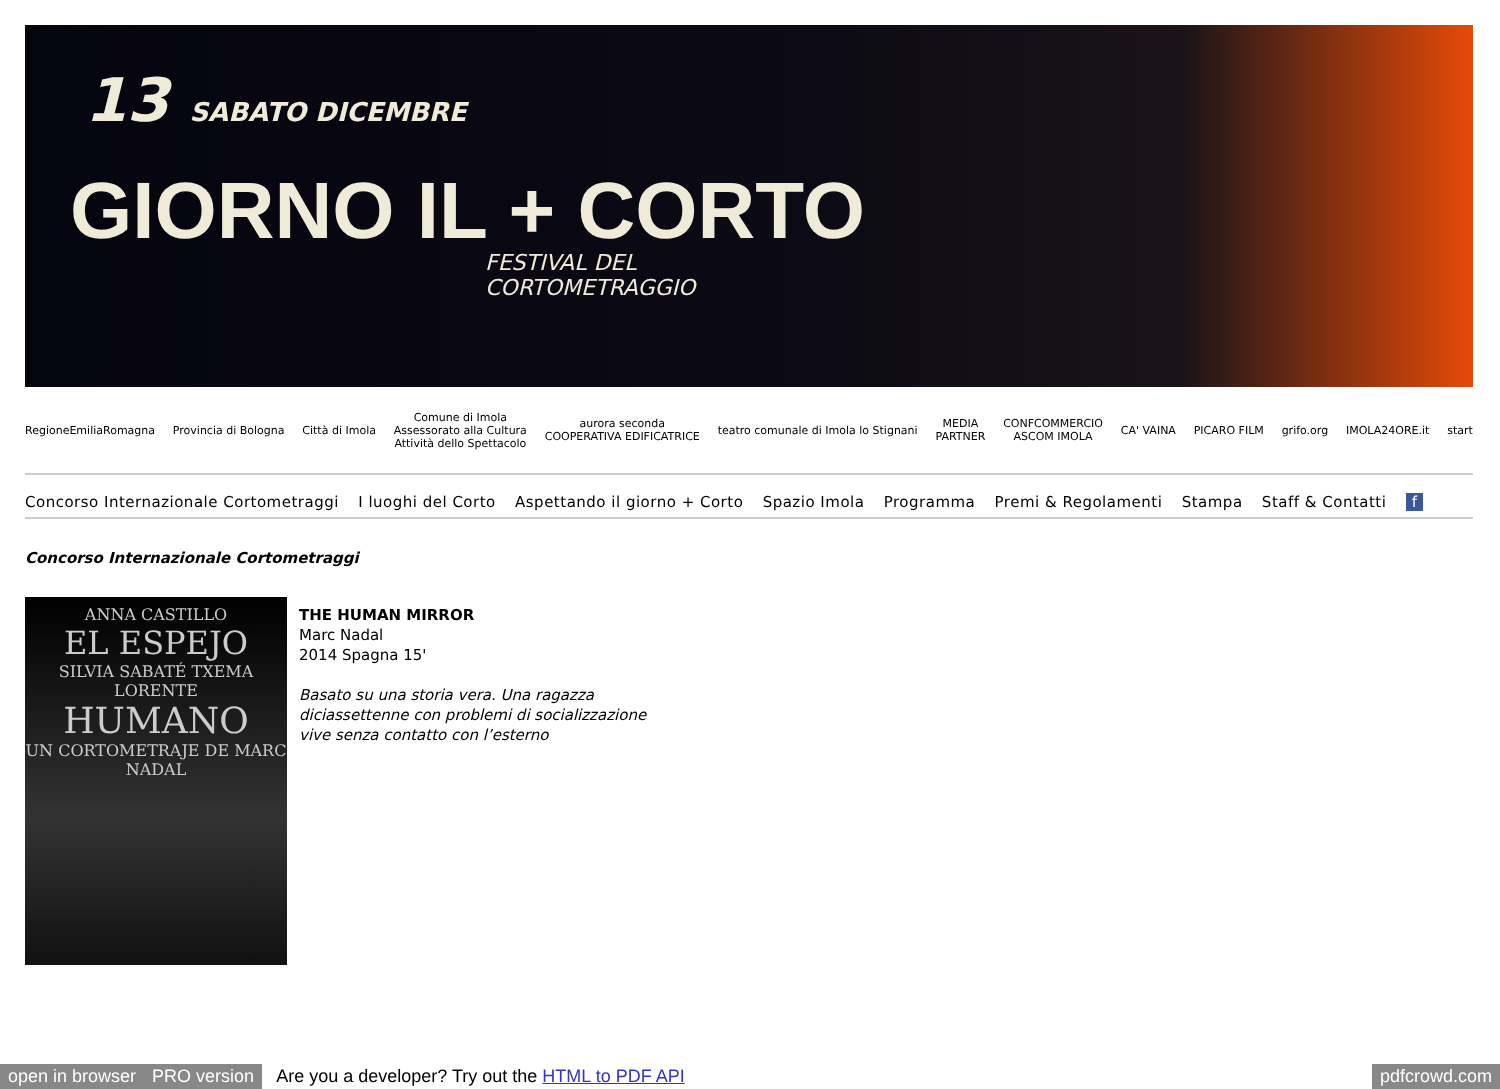13 SABATO DICEMBRE
GIORNO IL + CORTO
FESTIVAL DEL
CORTOMETRAGGIO
RegioneEmiliaRomagna Provincia di Bologna Città di Imola
Comune di Imola
Assessorato alla Cultura
Attività dello Spettacolo
aurora seconda
COOPERATIVA EDIFICATRICE
teatro comunale di Imola lo Stignani
MEDIA
PARTNER
CONFCOMMERCIO
ASCOM IMOLA
CA' VAINA PICARO FILM grifo.org IMOLA24ORE.it start
Concorso Internazionale Cortometraggi I luoghi del Corto Aspettando il giorno + Corto Spazio Imola Programma Premi & Regolamenti Stampa Staff & Contatti f
Concorso Internazionale Cortometraggi
ANNA CASTILLO
EL ESPEJO
SILVIA SABATÉ TXEMA LORENTE
HUMANO
UN CORTOMETRAJE DE MARC NADAL
THE HUMAN MIRROR
Marc Nadal
2014 Spagna 15'
Basato su una storia vera. Una ragazza
diciassettenne con problemi di socializzazione
vive senza contatto con l’esterno
open in browser PRO version Are you a developer? Try out the HTML to PDF API pdfcrowd.com